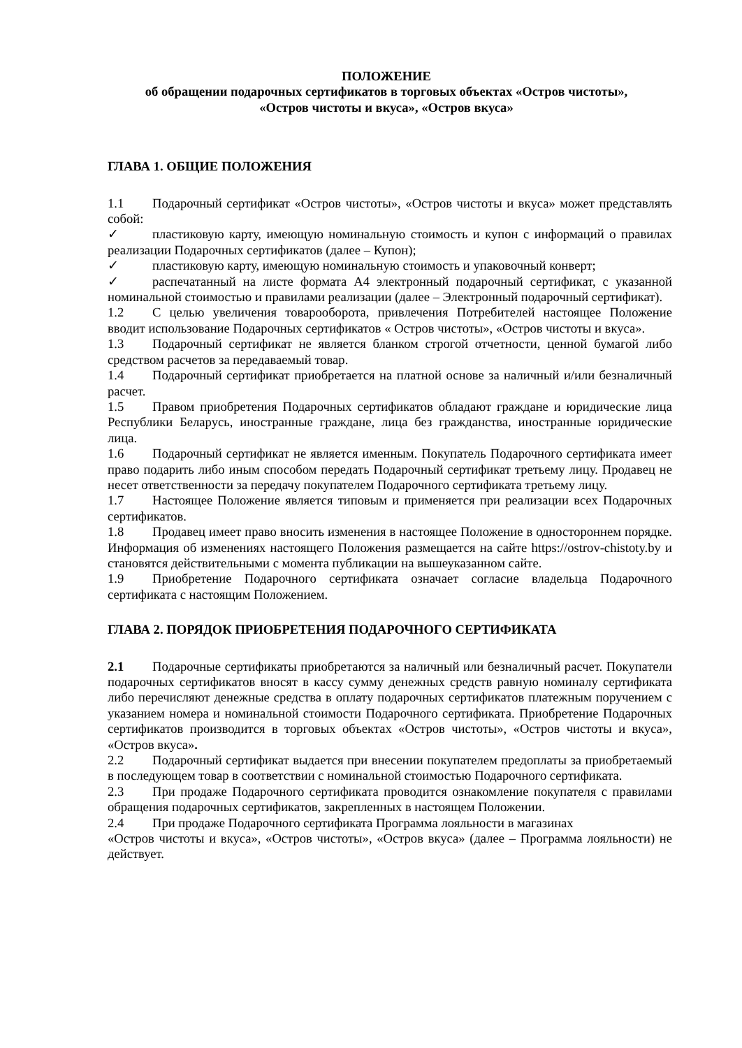ПОЛОЖЕНИЕ
об обращении подарочных сертификатов в торговых объектах «Остров чистоты»,
«Остров чистоты и вкуса», «Остров вкуса»
ГЛАВА 1. ОБЩИЕ ПОЛОЖЕНИЯ
1.1 Подарочный сертификат «Остров чистоты», «Остров чистоты и вкуса» может представлять собой:
✓ пластиковую карту, имеющую номинальную стоимость и купон с информаций о правилах реализации Подарочных сертификатов (далее – Купон);
✓ пластиковую карту, имеющую номинальную стоимость и упаковочный конверт;
✓ распечатанный на листе формата А4 электронный подарочный сертификат, с указанной номинальной стоимостью и правилами реализации (далее – Электронный подарочный сертификат).
1.2 С целью увеличения товарооборота, привлечения Потребителей настоящее Положение вводит использование Подарочных сертификатов « Остров чистоты», «Остров чистоты и вкуса».
1.3 Подарочный сертификат не является бланком строгой отчетности, ценной бумагой либо средством расчетов за передаваемый товар.
1.4 Подарочный сертификат приобретается на платной основе за наличный и/или безналичный расчет.
1.5 Правом приобретения Подарочных сертификатов обладают граждане и юридические лица Республики Беларусь, иностранные граждане, лица без гражданства, иностранные юридические лица.
1.6 Подарочный сертификат не является именным. Покупатель Подарочного сертификата имеет право подарить либо иным способом передать Подарочный сертификат третьему лицу. Продавец не несет ответственности за передачу покупателем Подарочного сертификата третьему лицу.
1.7 Настоящее Положение является типовым и применяется при реализации всех Подарочных сертификатов.
1.8 Продавец имеет право вносить изменения в настоящее Положение в одностороннем порядке. Информация об изменениях настоящего Положения размещается на сайте https://ostrov-chistoty.by и становятся действительными с момента публикации на вышеуказанном сайте.
1.9 Приобретение Подарочного сертификата означает согласие владельца Подарочного сертификата с настоящим Положением.
ГЛАВА 2. ПОРЯДОК ПРИОБРЕТЕНИЯ ПОДАРОЧНОГО СЕРТИФИКАТА
2.1 Подарочные сертификаты приобретаются за наличный или безналичный расчет. Покупатели подарочных сертификатов вносят в кассу сумму денежных средств равную номиналу сертификата либо перечисляют денежные средства в оплату подарочных сертификатов платежным поручением с указанием номера и номинальной стоимости Подарочного сертификата. Приобретение Подарочных сертификатов производится в торговых объектах «Остров чистоты», «Остров чистоты и вкуса», «Остров вкуса».
2.2 Подарочный сертификат выдается при внесении покупателем предоплаты за приобретаемый в последующем товар в соответствии с номинальной стоимостью Подарочного сертификата.
2.3 При продаже Подарочного сертификата проводится ознакомление покупателя с правилами обращения подарочных сертификатов, закрепленных в настоящем Положении.
2.4 При продаже Подарочного сертификата Программа лояльности в магазинах
«Остров чистоты и вкуса», «Остров чистоты», «Остров вкуса» (далее – Программа лояльности) не действует.